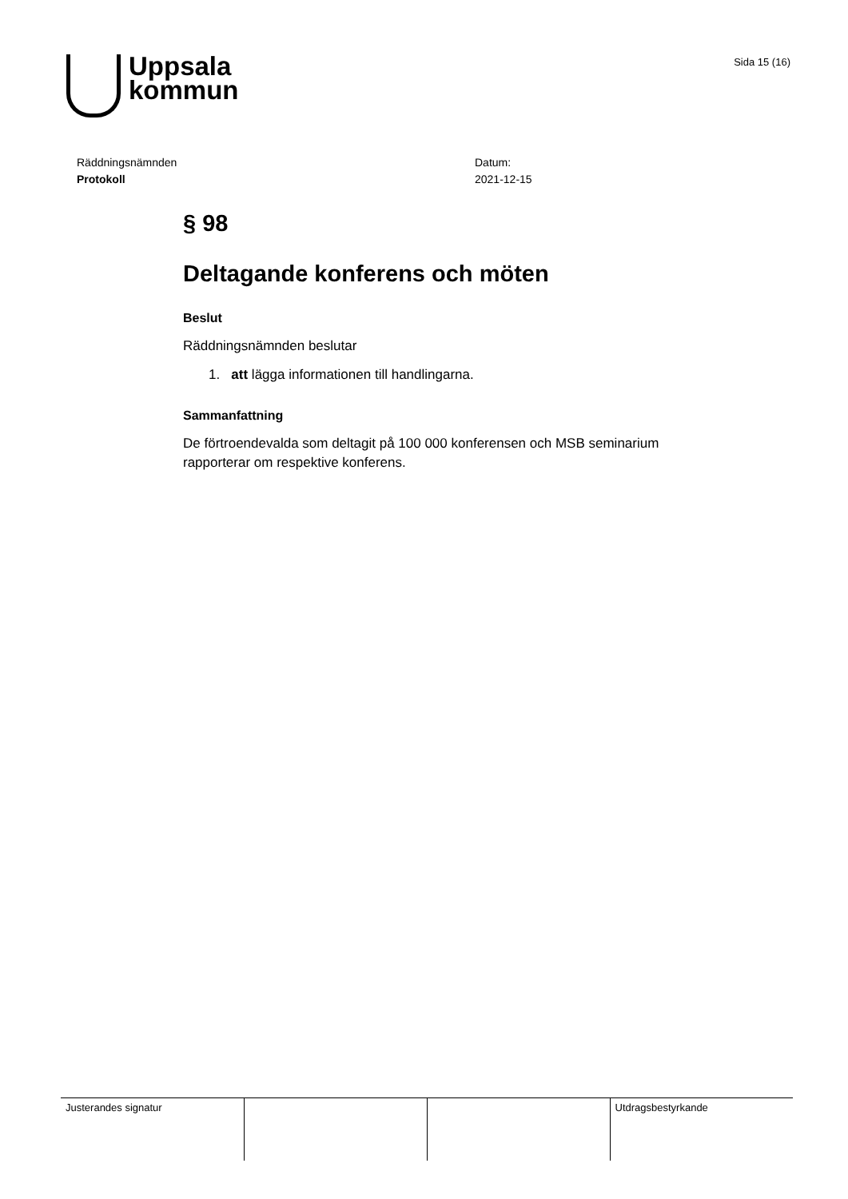Uppsala
kommun
Sida 15 (16)
Räddningsnämnden
Protokoll
Datum:
2021-12-15
§ 98
Deltagande konferens och möten
Beslut
Räddningsnämnden beslutar
1. att lägga informationen till handlingarna.
Sammanfattning
De förtroendevalda som deltagit på 100 000 konferensen och MSB seminarium rapporterar om respektive konferens.
| Justerandes signatur | | | Utdragsbestyrkande |